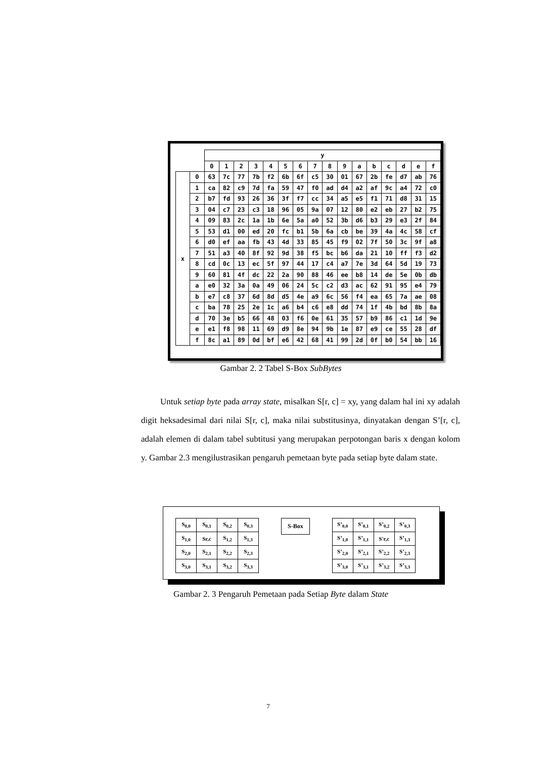| | | y | | | | | | | | | | | | | | | |
| --- | --- | --- | --- | --- | --- | --- | --- | --- | --- | --- | --- | --- | --- | --- | --- | --- | --- |
| | | 0 | 1 | 2 | 3 | 4 | 5 | 6 | 7 | 8 | 9 | a | b | c | d | e | f |
| x | 0 | 63 | 7c | 77 | 7b | f2 | 6b | 6f | c5 | 30 | 01 | 67 | 2b | fe | d7 | ab | 76 |
| | 1 | ca | 82 | c9 | 7d | fa | 59 | 47 | f0 | ad | d4 | a2 | af | 9c | a4 | 72 | c0 |
| | 2 | b7 | fd | 93 | 26 | 36 | 3f | f7 | cc | 34 | a5 | e5 | f1 | 71 | d8 | 31 | 15 |
| | 3 | 04 | c7 | 23 | c3 | 18 | 96 | 05 | 9a | 07 | 12 | 80 | e2 | eb | 27 | b2 | 75 |
| | 4 | 09 | 83 | 2c | 1a | 1b | 6e | 5a | a0 | 52 | 3b | d6 | b3 | 29 | e3 | 2f | 84 |
| | 5 | 53 | d1 | 00 | ed | 20 | fc | b1 | 5b | 6a | cb | be | 39 | 4a | 4c | 58 | cf |
| | 6 | d0 | ef | aa | fb | 43 | 4d | 33 | 85 | 45 | f9 | 02 | 7f | 50 | 3c | 9f | a8 |
| | 7 | 51 | a3 | 40 | 8f | 92 | 9d | 38 | f5 | bc | b6 | da | 21 | 10 | ff | f3 | d2 |
| | 8 | cd | 0c | 13 | ec | 5f | 97 | 44 | 17 | c4 | a7 | 7e | 3d | 64 | 5d | 19 | 73 |
| | 9 | 60 | 81 | 4f | dc | 22 | 2a | 90 | 88 | 46 | ee | b8 | 14 | de | 5e | 0b | db |
| | a | e0 | 32 | 3a | 0a | 49 | 06 | 24 | 5c | c2 | d3 | ac | 62 | 91 | 95 | e4 | 79 |
| | b | e7 | c8 | 37 | 6d | 8d | d5 | 4e | a9 | 6c | 56 | f4 | ea | 65 | 7a | ae | 08 |
| | c | ba | 78 | 25 | 2e | 1c | a6 | b4 | c6 | e8 | dd | 74 | 1f | 4b | bd | 8b | 8a |
| | d | 70 | 3e | b5 | 66 | 48 | 03 | f6 | 0e | 61 | 35 | 57 | b9 | 86 | c1 | 1d | 9e |
| | e | e1 | f8 | 98 | 11 | 69 | d9 | 8e | 94 | 9b | 1e | 87 | e9 | ce | 55 | 28 | df |
| | f | 8c | a1 | 89 | 0d | bf | e6 | 42 | 68 | 41 | 99 | 2d | 0f | b0 | 54 | bb | 16 |
Gambar 2. 2 Tabel S-Box SubBytes
Untuk setiap byte pada array state, misalkan S[r, c] = xy, yang dalam hal ini xy adalah digit heksadesimal dari nilai S[r, c], maka nilai substitusinya, dinyatakan dengan S’[r, c], adalah elemen di dalam tabel subtitusi yang merupakan perpotongan baris x dengan kolom y. Gambar 2.3 mengilustrasikan pengaruh pemetaan byte pada setiap byte dalam state.
| S<sub>0,0</sub> | S<sub>0,1</sub> | S<sub>0,2</sub> | S<sub>0,3</sub> |
| S<sub>1,0</sub> | Sr,c | S<sub>1,2</sub> | S<sub>1,3</sub> |
| S<sub>2,0</sub> | S<sub>2,1</sub> | S<sub>2,2</sub> | S<sub>2,3</sub> |
| S<sub>3,0</sub> | S<sub>3,1</sub> | S<sub>3,2</sub> | S<sub>3,3</sub> |
S-Box
| S’<sub>0,0</sub> | S’<sub>0,1</sub> | S’<sub>0,2</sub> | S’<sub>0,3</sub> |
| S’<sub>1,0</sub> | S’<sub>1,1</sub> | S'r,c | S’<sub>1,3</sub> |
| S’<sub>2,0</sub> | S’<sub>2,1</sub> | S’<sub>2,2</sub> | S’<sub>2,3</sub> |
| S’<sub>3,0</sub> | S’<sub>3,1</sub> | S’<sub>3,2</sub> | S’<sub>3,3</sub> |
Gambar 2. 3 Pengaruh Pemetaan pada Setiap Byte dalam State
7